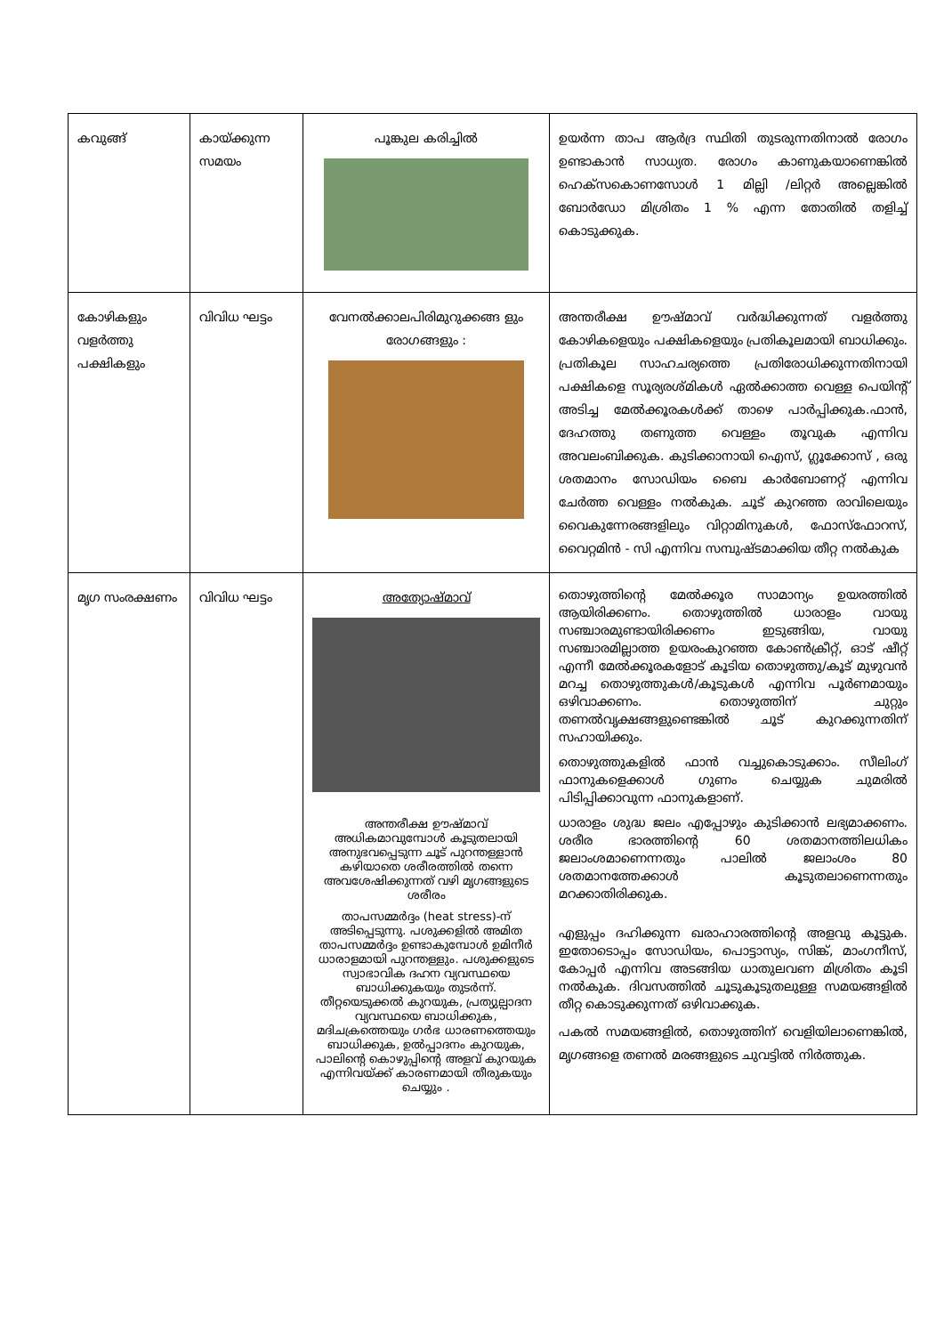| കവുങ്ങ് | കായ്ക്കുന്ന സമയം | പൂങ്കുല കരിച്ചിൽ | ഉയർന്ന താപ ആർദ്ര സ്ഥിതി തുടരുന്നതിനാൽ രോഗം ഉണ്ടാകാൻ സാധ്യത. രോഗം കാണുകയാണെങ്കിൽ ഹെക്സകൊണസോൾ 1 മില്ലി /ലിറ്റർ അല്ലെങ്കിൽ ബോർഡോ മിശ്രിതം 1 % എന്ന തോതിൽ തളിച്ച് കൊടുക്കുക. |
| കോഴികളും വളർത്തു പക്ഷികളും | വിവിധ ഘട്ടം | വേനൽക്കാലപിരിമുറുക്കങ്ങ ളും രോഗങ്ങളും : | അന്തരീക്ഷ ഊഷ്മാവ് വർദ്ധിക്കുന്നത് വളർത്തു കോഴികളെയും പക്ഷികളെയും പ്രതികൂലമായി ബാധിക്കും. പ്രതികൂല സാഹചര്യത്തെ പ്രതിരോധിക്കുന്നതിനായി പക്ഷികളെ സൂര്യരശ്മികൾ ഏൽക്കാത്ത വെള്ള പെയിന്റ് അടിച്ച മേൽക്കൂരകൾക്ക് താഴെ പാർപ്പിക്കുക.ഫാൻ, ദേഹത്തു തണുത്ത വെള്ളം തൂവുക എന്നിവ അവലംബിക്കുക. കുടിക്കാനായി ഐസ്, ഗ്ലൂക്കോസ് , ഒരു ശതമാനം സോഡിയം ബൈ കാർബോണറ്റ് എന്നിവ ചേർത്ത വെള്ളം നൽകുക. ചൂട് കുറഞ്ഞ രാവിലെയും വൈകുന്നേരങ്ങളിലും വിറ്റാമിനുകൾ, ഫോസ്ഫോറസ്, വൈറ്റമിൻ - സി എന്നിവ സമ്പുഷ്ടമാക്കിയ തീറ്റ നൽകുക |
| മൃഗ സംരക്ഷണം | വിവിധ ഘട്ടം | അത്യോഷ്മാവ് അന്തരീക്ഷ ഊഷ്മാവ് അധികമാവുമ്പോൾ കൂടുതലായി അനുഭവപ്പെടുന്ന ചൂട് പുറന്തള്ളാൻ കഴിയാതെ ശരീരത്തിൽ തന്നെ അവശേഷിക്കുന്നത് വഴി മൃഗങ്ങളുടെ ശരീരം താപസമ്മർദ്ദം (heat stress)-ന് അടിപ്പെടുന്നു. പശുക്കളിൽ അമിത താപസമ്മർദ്ദം ഉണ്ടാകുമ്പോൾ ഉമിനീർ ധാരാളമായി പുറന്തള്ളും. പശുക്കളുടെ സ്വാഭാവിക ദഹന വ്യവസ്ഥയെ ബാധിക്കുകയും തുടർന്ന്. തീറ്റയെടുക്കൽ കുറയുക, പ്രത്യുല്പാദന വ്യവസ്ഥയെ ബാധിക്കുക, മദിചക്രത്തെയും ഗർഭ ധാരണത്തെയും ബാധിക്കുക, ഉൽപ്പാദനം കുറയുക, പാലിന്റെ കൊഴുപ്പിന്റെ അളവ് കുറയുക എന്നിവയ്ക്ക് കാരണമായി തീരുകയും ചെയ്യും . | തൊഴുത്തിന്റെ മേൽക്കൂര സാമാന്യം ഉയരത്തിൽ ആയിരിക്കണം. തൊഴുത്തിൽ ധാരാളം വായു സഞ്ചാരമുണ്ടായിരിക്കണം ഇടുങ്ങിയ, വായു സഞ്ചാരമില്ലാത്ത ഉയരംകുറഞ്ഞ കോൺക്രീറ്റ്, ഓട് ഷീറ്റ് എന്നീ മേൽക്കൂരകളോട് കൂടിയ തൊഴുത്തു/കൂട് മുഴുവൻ മറച്ച തൊഴുത്തുകൾ/കൂടുകൾ എന്നിവ പൂർണമായും ഒഴിവാക്കണം. തൊഴുത്തിന് ചുറ്റും തണൽവൃക്ഷങ്ങളുണ്ടെങ്കിൽ ചൂട് കുറക്കുന്നതിന് സഹായിക്കും. തൊഴുത്തുകളിൽ ഫാൻ വച്ചുകൊടുക്കാം. സീലിംഗ് ഫാനുകളെക്കാൾ ഗുണം ചെയ്യുക ചുമരിൽ പിടിപ്പിക്കാവുന്ന ഫാനുകളാണ്. ധാരാളം ശുദ്ധ ജലം എപ്പോഴും കുടിക്കാൻ ലഭ്യമാക്കണം. ശരീര ഭാരത്തിന്റെ 60 ശതമാനത്തിലധികം ജലാംശമാണെന്നതും പാലിൽ ജലാംശം 80 ശതമാനത്തേക്കാൾ കൂടുതലാണെന്നതും മറക്കാതിരിക്കുക. എളുപ്പം ദഹിക്കുന്ന ഖരാഹാരത്തിന്റെ അളവു കൂട്ടുക. ഇതോടൊപ്പം സോഡിയം, പൊട്ടാസ്യം, സിങ്ക്, മാംഗനീസ്, കോപ്പർ എന്നിവ അടങ്ങിയ ധാതുലവണ മിശ്രിതം കൂടി നൽകുക. ദിവസത്തിൽ ചൂടുകൂടുതലുള്ള സമയങ്ങളിൽ തീറ്റ കൊടുക്കുന്നത് ഒഴിവാക്കുക. പകൽ സമയങ്ങളിൽ, തൊഴുത്തിന് വെളിയിലാണെങ്കിൽ, മൃഗങ്ങളെ തണൽ മരങ്ങളുടെ ചുവട്ടിൽ നിർത്തുക. |